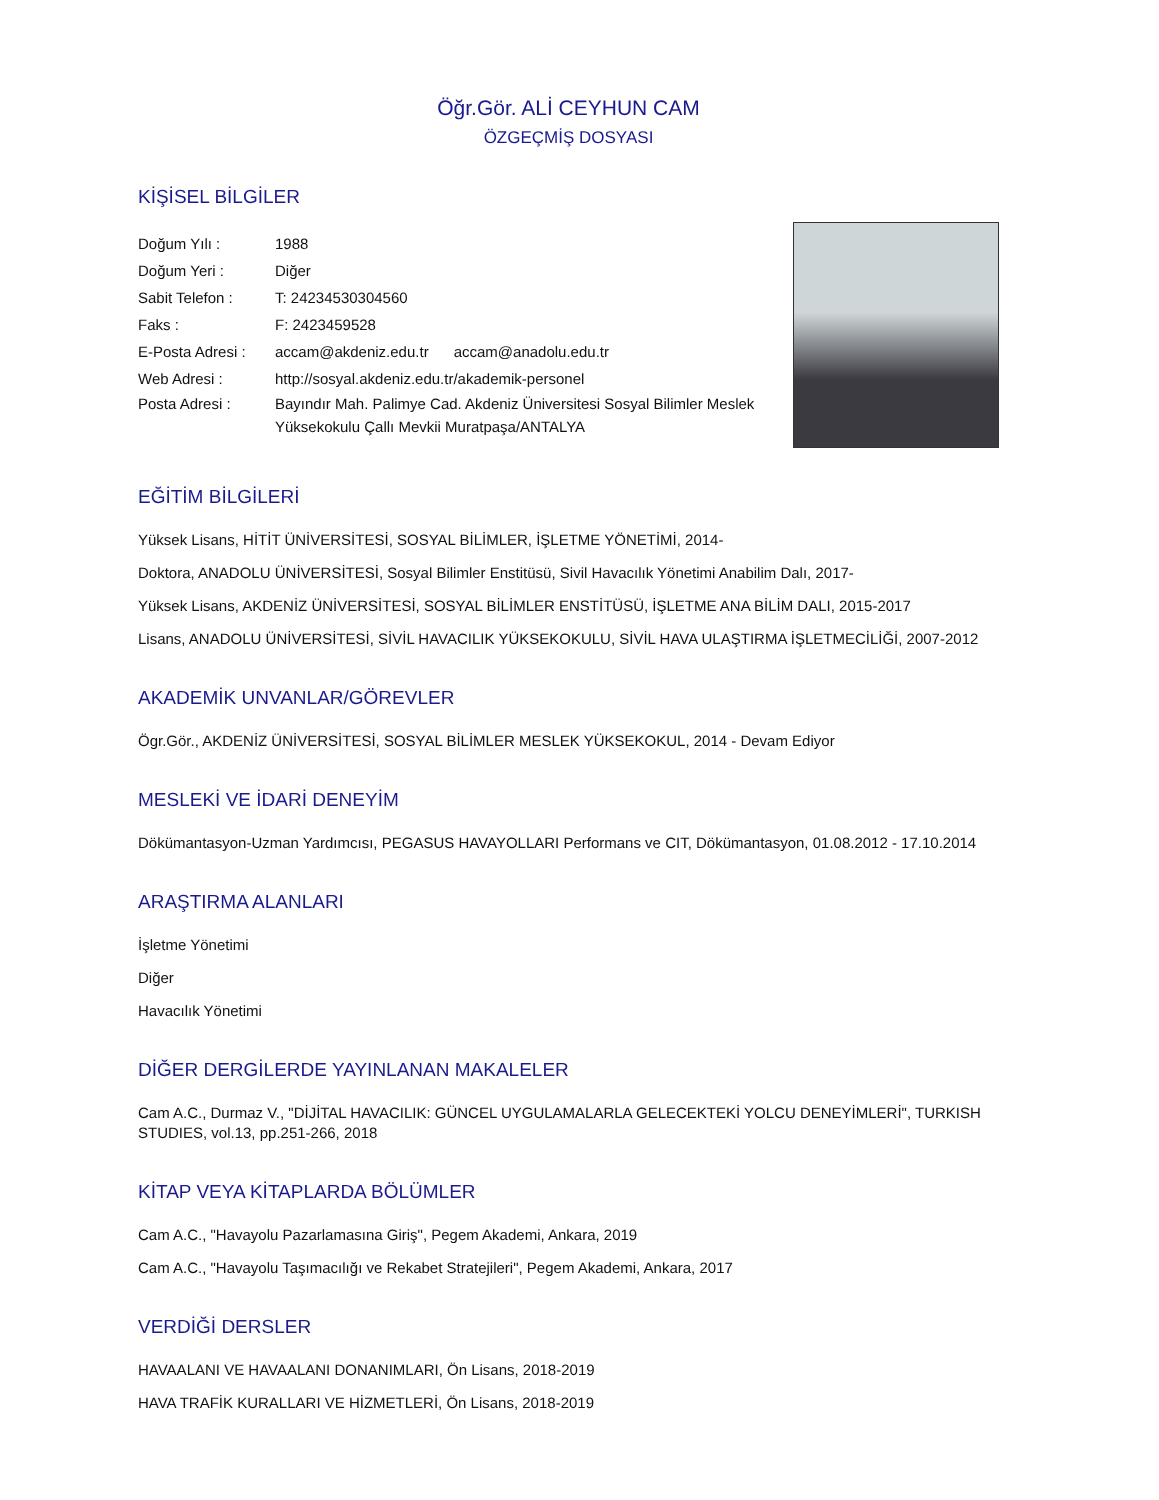Öğr.Gör. ALİ CEYHUN CAM
ÖZGEÇMİŞ DOSYASI
KİŞİSEL BİLGİLER
Doğum Yılı : 1988
Doğum Yeri : Diğer
Sabit Telefon : T: 24234530304560
Faks : F: 2423459528
E-Posta Adresi : accam@akdeniz.edu.tr accam@anadolu.edu.tr
Web Adresi : http://sosyal.akdeniz.edu.tr/akademik-personel
Posta Adresi : Bayındır Mah. Palimye Cad. Akdeniz Üniversitesi Sosyal Bilimler Meslek Yüksekokulu Çallı Mevkii Muratpaşa/ANTALYA
EĞİTİM BİLGİLERİ
Yüksek Lisans, HİTİT ÜNİVERSİTESİ, SOSYAL BİLİMLER, İŞLETME YÖNETİMİ, 2014-
Doktora, ANADOLU ÜNİVERSİTESİ, Sosyal Bilimler Enstitüsü, Sivil Havacılık Yönetimi Anabilim Dalı, 2017-
Yüksek Lisans, AKDENİZ ÜNİVERSİTESİ, SOSYAL BİLİMLER ENSTİTÜSÜ, İŞLETME ANA BİLİM DALI, 2015-2017
Lisans, ANADOLU ÜNİVERSİTESİ, SİVİL HAVACILIK YÜKSEKOKULU, SİVİL HAVA ULAŞTIRMA İŞLETMECİLİĞİ, 2007-2012
AKADEMİK UNVANLAR/GÖREVLER
Ögr.Gör., AKDENİZ ÜNİVERSİTESİ, SOSYAL BİLİMLER MESLEK YÜKSEKOKUL, 2014 - Devam Ediyor
MESLEKİ VE İDARİ DENEYİM
Dökümantasyon-Uzman Yardımcısı, PEGASUS HAVAYOLLARI Performans ve CIT, Dökümantasyon, 01.08.2012 - 17.10.2014
ARAŞTIRMA ALANLARI
İşletme Yönetimi
Diğer
Havacılık Yönetimi
DİĞER DERGİLERDE YAYINLANAN MAKALELER
Cam A.C., Durmaz V., "DİJİTAL HAVACILIK: GÜNCEL UYGULAMALARLA GELECEKTEKİ YOLCU DENEYİMLERİ", TURKISH STUDIES, vol.13, pp.251-266, 2018
KİTAP VEYA KİTAPLARDA BÖLÜMLER
Cam A.C., "Havayolu Pazarlamasına Giriş", Pegem Akademi, Ankara, 2019
Cam A.C., "Havayolu Taşımacılığı ve Rekabet Stratejileri", Pegem Akademi, Ankara, 2017
VERDİĞİ DERSLER
HAVAALANI VE HAVAALANI DONANIMLARI, Ön Lisans, 2018-2019
HAVA TRAFİK KURALLARI VE HİZMETLERİ, Ön Lisans, 2018-2019